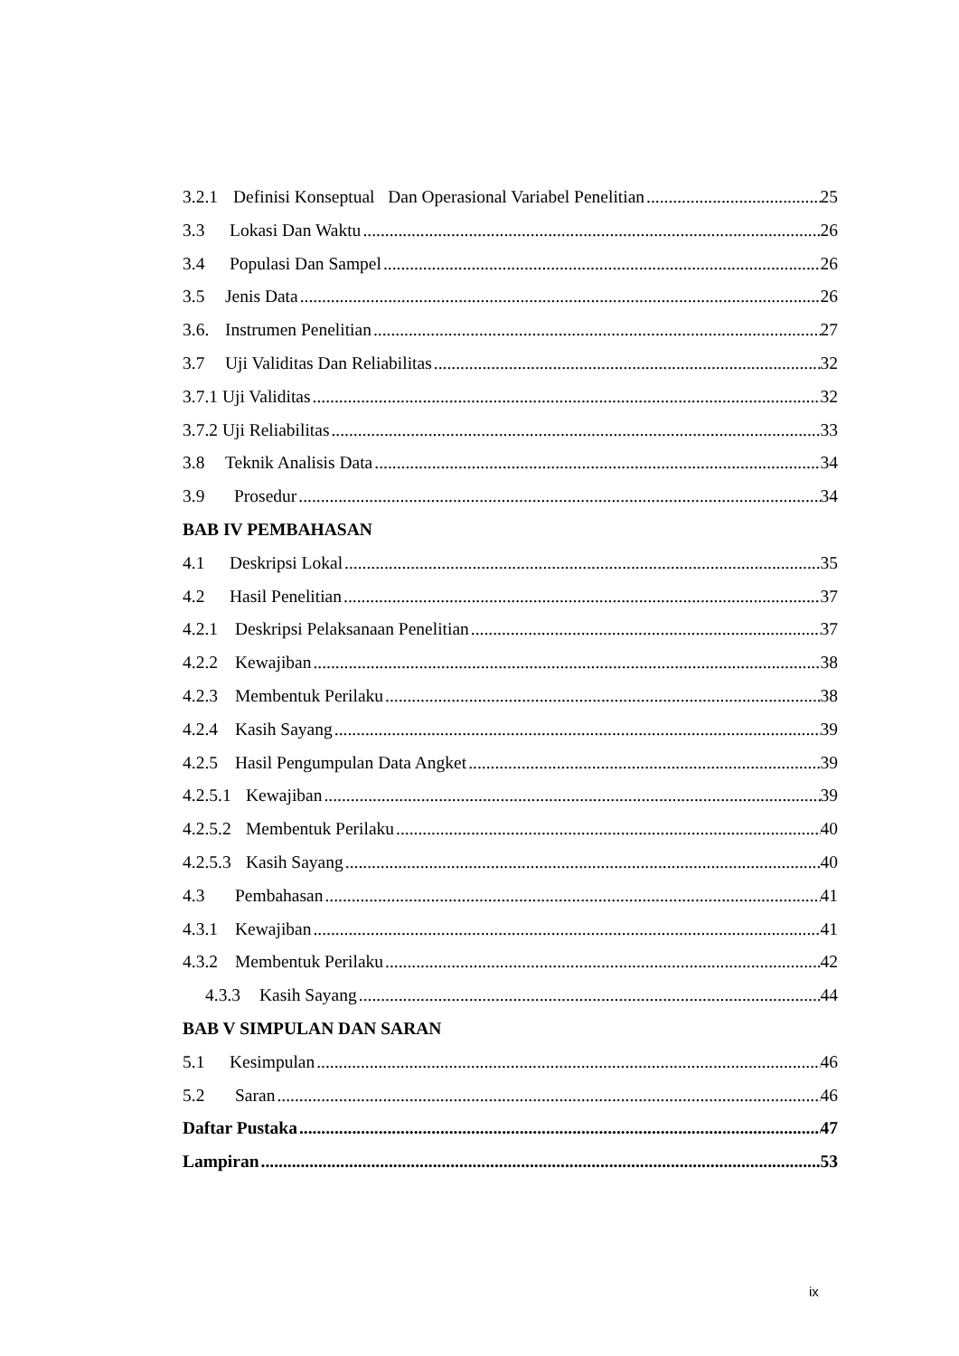3.2.1 Definisi Konseptual Dan Operasional Variabel Penelitian 25
3.3 Lokasi Dan Waktu 26
3.4 Populasi Dan Sampel 26
3.5 Jenis Data 26
3.6. Instrumen Penelitian 27
3.7 Uji Validitas Dan Reliabilitas 32
3.7.1 Uji Validitas 32
3.7.2 Uji Reliabilitas 33
3.8 Teknik Analisis Data 34
3.9 Prosedur 34
BAB IV PEMBAHASAN
4.1 Deskripsi Lokal 35
4.2 Hasil Penelitian 37
4.2.1 Deskripsi Pelaksanaan Penelitian 37
4.2.2 Kewajiban 38
4.2.3 Membentuk Perilaku 38
4.2.4 Kasih Sayang 39
4.2.5 Hasil Pengumpulan Data Angket 39
4.2.5.1 Kewajiban 39
4.2.5.2 Membentuk Perilaku 40
4.2.5.3 Kasih Sayang 40
4.3 Pembahasan 41
4.3.1 Kewajiban 41
4.3.2 Membentuk Perilaku 42
4.3.3 Kasih Sayang 44
BAB V SIMPULAN DAN SARAN
5.1 Kesimpulan 46
5.2 Saran 46
Daftar Pustaka 47
Lampiran 53
ix